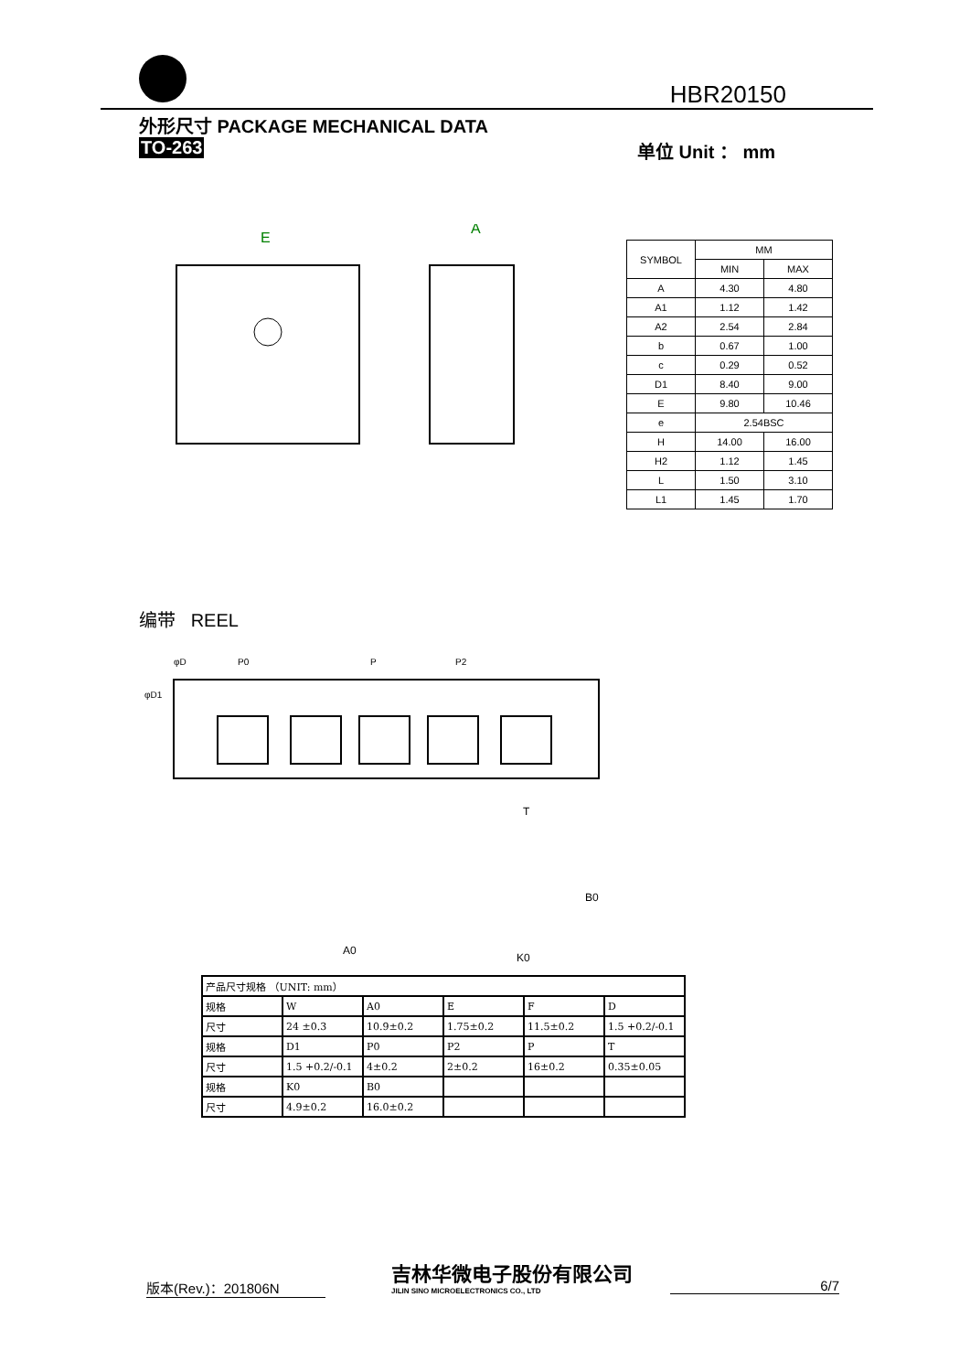HBR20150
外形尺寸 PACKAGE MECHANICAL DATA
TO-263 单位 Unit ： mm
E
A
| SYMBOL | MM | |
| --- | --- | --- |
| | MIN | MAX |
| A | 4.30 | 4.80 |
| A1 | 1.12 | 1.42 |
| A2 | 2.54 | 2.84 |
| b | 0.67 | 1.00 |
| c | 0.29 | 0.52 |
| D1 | 8.40 | 9.00 |
| E | 9.80 | 10.46 |
| e | 2.54BSC | |
| H | 14.00 | 16.00 |
| H2 | 1.12 | 1.45 |
| L | 1.50 | 3.10 |
| L1 | 1.45 | 1.70 |
编带 REEL
φD
P0
P
P2
φD1
T
A0
K0
B0
| 产品尺寸规格 （UNIT: mm） | | | | | |
| 规格 | W | A0 | E | F | D |
| 尺寸 | 24 ±0.3 | 10.9±0.2 | 1.75±0.2 | 11.5±0.2 | 1.5 +0.2/-0.1 |
| 规格 | D1 | P0 | P2 | P | T |
| 尺寸 | 1.5 +0.2/-0.1 | 4±0.2 | 2±0.2 | 16±0.2 | 0.35±0.05 |
| 规格 | K0 | B0 | | | |
| 尺寸 | 4.9±0.2 | 16.0±0.2 | | | |
版本(Rev.)：201806N
吉林华微电子股份有限公司
JILIN SINO MICROELECTRONICS CO., LTD
6/7